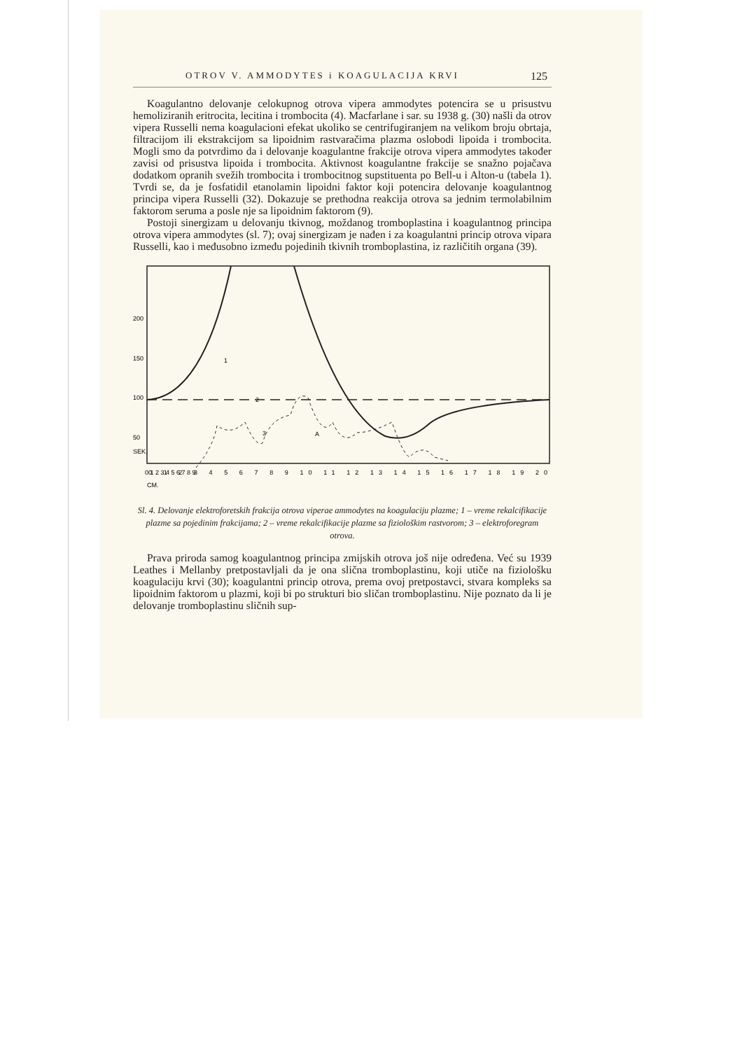OTROV V. AMMODYTES i KOAGULACIJA KRVI 125
Koagulantno delovanje celokupnog otrova vipera ammodytes potencira se u prisustvu hemoliziranih eritrocita, lecitina i trombocita (4). Macfarlane i sar. su 1938 g. (30) našli da otrov vipera Russelli nema koagulacioni efekat ukoliko se centrifugiranjem na velikom broju obrtaja, filtracijom ili ekstrakcijom sa lipoidnim rastvaračima plazma oslobodi lipoida i trombocita. Mogli smo da potvrdimo da i delovanje koagulantne frakcije otrova vipera ammodytes također zavisi od prisustva lipoida i trombocita. Aktivnost koagulantne frakcije se snažno pojačava dodatkom opranih svežih trombocita i trombocitnog supstituenta po Bell-u i Alton-u (tabela 1). Tvrdi se, da je fosfatidil etanolamin lipoidni faktor koji potencira delovanje koagulantnog principa vipera Russelli (32). Dokazuje se prethodna reakcija otrova sa jednim termolabilnim faktorom seruma a posle nje sa lipoidnim faktorom (9).
Postoji sinergizam u delovanju tkivnog, moždanog tromboplastina i koagulantnog principa otrova vipera ammodytes (sl. 7); ovaj sinergizam je nađen i za koagulantni princip otrova vipara Russelli, kao i međusobno između pojedinih tkivnih tromboplastina, iz različitih organa (39).
200
150
100
50
1
2
3
A
0 1 2 3 4 5 6 7 8 9
0 1 2 3 4 5 6 7 8 9 10 11 12 13 14 15 16 17 18 19 20
SEK.
CM.
Sl. 4. Delovanje elektroforetskih frakcija otrova viperae ammodytes na koagulaciju plazme; 1 – vreme rekalcifikacije plazme sa pojedinim frakcijama; 2 – vreme rekalcifikacije plazme sa fiziološkim rastvorom; 3 – elektroforegram otrova.
Prava priroda samog koagulantnog principa zmijskih otrova još nije određena. Već su 1939 Leathes i Mellanby pretpostavljali da je ona slična tromboplastinu, koji utiče na fiziološku koagulaciju krvi (30); koagulantni princip otrova, prema ovoj pretpostavci, stvara kompleks sa lipoidnim faktorom u plazmi, koji bi po strukturi bio sličan tromboplastinu. Nije poznato da li je delovanje tromboplastinu sličnih sup-